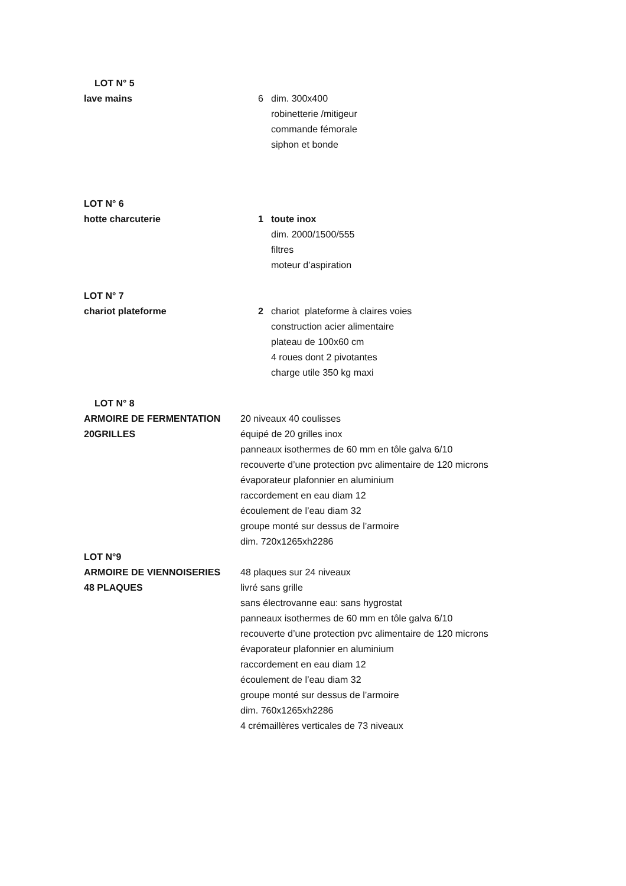LOT N° 5
lave mains 6 dim. 300x400
robinetterie /mitigeur
commande fémorale
siphon et bonde
LOT N° 6
hotte charcuterie 1 toute inox
dim. 2000/1500/555
filtres
moteur d’aspiration
LOT N° 7
chariot plateforme 2 chariot plateforme à claires voies
construction acier alimentaire
plateau de 100x60 cm
4 roues dont 2 pivotantes
charge utile 350 kg maxi
LOT N° 8
ARMOIRE DE FERMENTATION 20 niveaux 40 coulisses
20GRILLES équipé de 20 grilles inox
panneaux isothermes de 60 mm en tôle galva 6/10
recouverte d’une protection pvc alimentaire de 120 microns
évaporateur plafonnier en aluminium
raccordement en eau diam 12
écoulement de l’eau diam 32
groupe monté sur dessus de l’armoire
dim. 720x1265xh2286
LOT N°9
ARMOIRE DE VIENNOISERIES 48 plaques sur 24 niveaux
48 PLAQUES livré sans grille
sans électrovanne eau: sans hygrostat
panneaux isothermes de 60 mm en tôle galva 6/10
recouverte d’une protection pvc alimentaire de 120 microns
évaporateur plafonnier en aluminium
raccordement en eau diam 12
écoulement de l’eau diam 32
groupe monté sur dessus de l’armoire
dim. 760x1265xh2286
4 crémaillères verticales de 73 niveaux